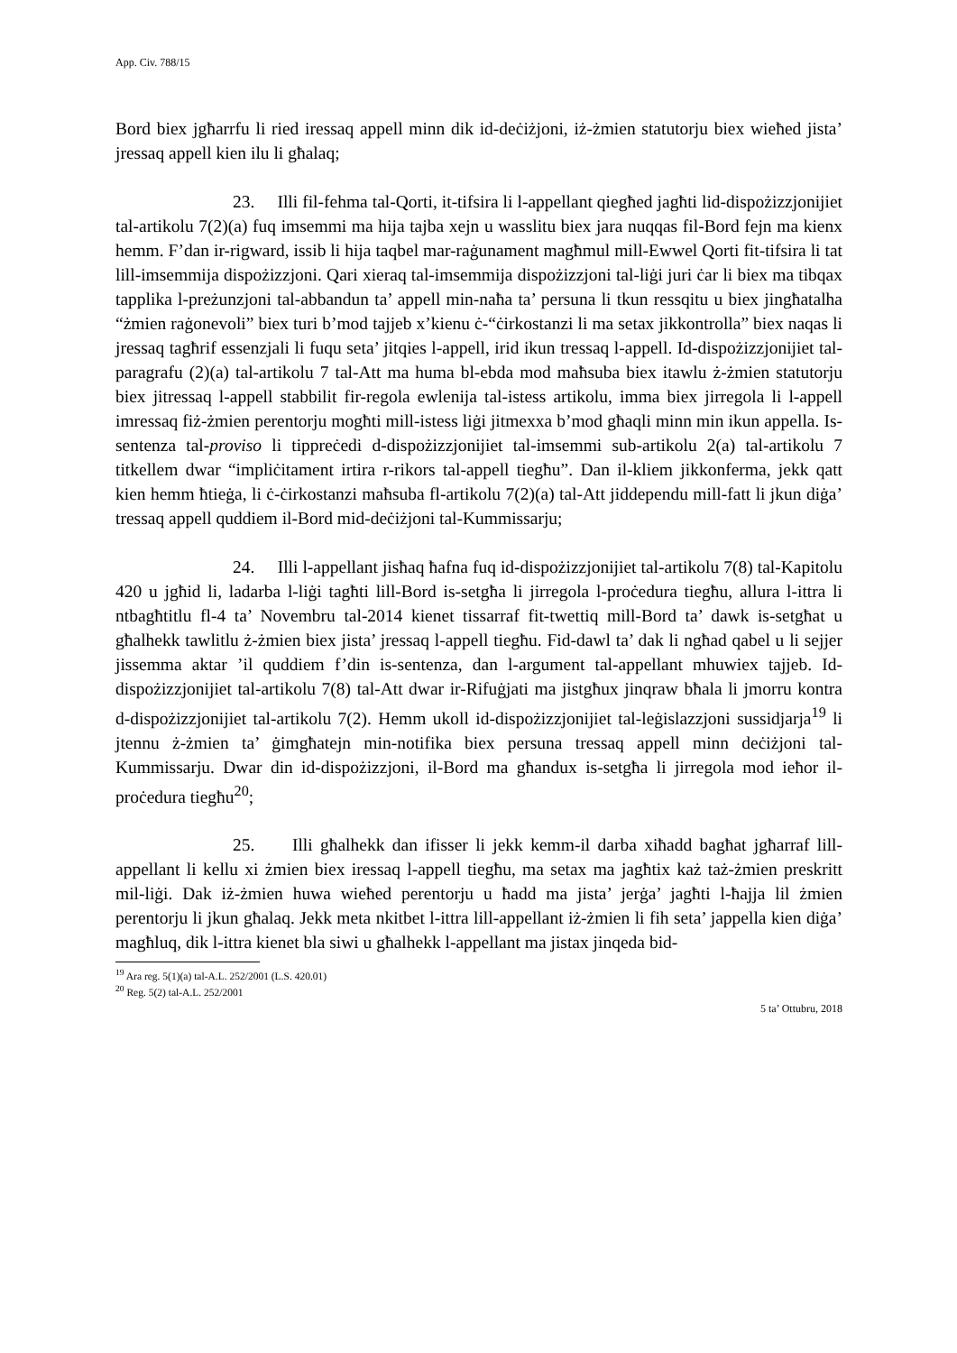App. Civ. 788/15
Bord biex jgħarrfu li ried iressaq appell minn dik id-deċiżjoni, iż-żmien statutorju biex wieħed jista’ jressaq appell kien ilu li għalaq;
23. Illi fil-fehma tal-Qorti, it-tifsira li l-appellant qiegħed jagħti lid-dispożizzjonijiet tal-artikolu 7(2)(a) fuq imsemmi ma hija tajba xejn u wasslitu biex jara nuqqas fil-Bord fejn ma kienx hemm. F’dan ir-rigward, issib li hija taqbel mar-raġunament magħmul mill-Ewwel Qorti fit-tifsira li tat lill-imsemmija dispożizzjoni. Qari xieraq tal-imsemmija dispożizzjoni tal-liġi juri ċar li biex ma tibqax tapplika l-preżunzjoni tal-abbandun ta’ appell min-naħa ta’ persuna li tkun ressqitu u biex jingħatalha “żmien raġonevoli” biex turi b’mod tajjeb x’kienu ċ-“ċirkostanzi li ma setax jikkontrolla” biex naqas li jressaq tagħrif essenzjali li fuqu seta’ jitqies l-appell, irid ikun tressaq l-appell. Id-dispożizzjonijiet tal-paragrafu (2)(a) tal-artikolu 7 tal-Att ma huma bl-ebda mod maħsuba biex itawlu ż-żmien statutorju biex jitressaq l-appell stabbilit fir-regola ewlenija tal-istess artikolu, imma biex jirregola li l-appell imressaq fiż-żmien perentorju mogħti mill-istess liġi jitmexxa b’mod għaqli minn min ikun appella. Is-sentenza tal-proviso li tippreċedi d-dispożizzjonijiet tal-imsemmi sub-artikolu 2(a) tal-artikolu 7 titkellem dwar “impliċitament irtira r-rikors tal-appell tiegħu”. Dan il-kliem jikkonferma, jekk qatt kien hemm ħtieġa, li ċ-ċirkostanzi maħsuba fl-artikolu 7(2)(a) tal-Att jiddependu mill-fatt li jkun diġa’ tressaq appell quddiem il-Bord mid-deċiżjoni tal-Kummissarju;
24. Illi l-appellant jisħaq ħafna fuq id-dispożizzjonijiet tal-artikolu 7(8) tal-Kapitolu 420 u jgħid li, ladarba l-liġi tagħti lill-Bord is-setgħa li jirregola l-proċedura tiegħu, allura l-ittra li ntbagħtitlu fl-4 ta’ Novembru tal-2014 kienet tissarraf fit-twettiq mill-Bord ta’ dawk is-setgħat u għalhekk tawlitlu ż-żmien biex jista’ jressaq l-appell tiegħu. Fid-dawl ta’ dak li ngħad qabel u li sejjer jissemma aktar ’il quddiem f’din is-sentenza, dan l-argument tal-appellant mhuwiex tajjeb. Id-dispożizzjonijiet tal-artikolu 7(8) tal-Att dwar ir-Rifuġjati ma jistgħux jinqraw bħala li jmorru kontra d-dispożizzjonijiet tal-artikolu 7(2). Hemm ukoll id-dispożizzjonijiet tal-leġislazzjoni sussidjarja<sup>19</sup> li jtennu ż-żmien ta’ ġimgħatejn min-notifika biex persuna tressaq appell minn deċiżjoni tal-Kummissarju. Dwar din id-dispożizzjoni, il-Bord ma għandux is-setgħa li jirregola mod ieħor il-proċedura tiegħu<sup>20</sup>;
25. Illi għalhekk dan ifisser li jekk kemm-il darba xiħadd bagħat jgħarraf lill-appellant li kellu xi żmien biex iressaq l-appell tiegħu, ma setax ma jagħtix każ taż-żmien preskritt mil-liġi. Dak iż-żmien huwa wieħed perentorju u ħadd ma jista’ jerġa’ jagħti l-ħajja lil żmien perentorju li jkun għalaq. Jekk meta nkitbet l-ittra lill-appellant iż-żmien li fih seta’ jappella kien diġa’ magħluq, dik l-ittra kienet bla siwi u għalhekk l-appellant ma jistax jinqeda bid-
<sup>19</sup> Ara reg. 5(1)(a) tal-A.L. 252/2001 (L.S. 420.01)
<sup>20</sup> Reg. 5(2) tal-A.L. 252/2001
5 ta’ Ottubru, 2018